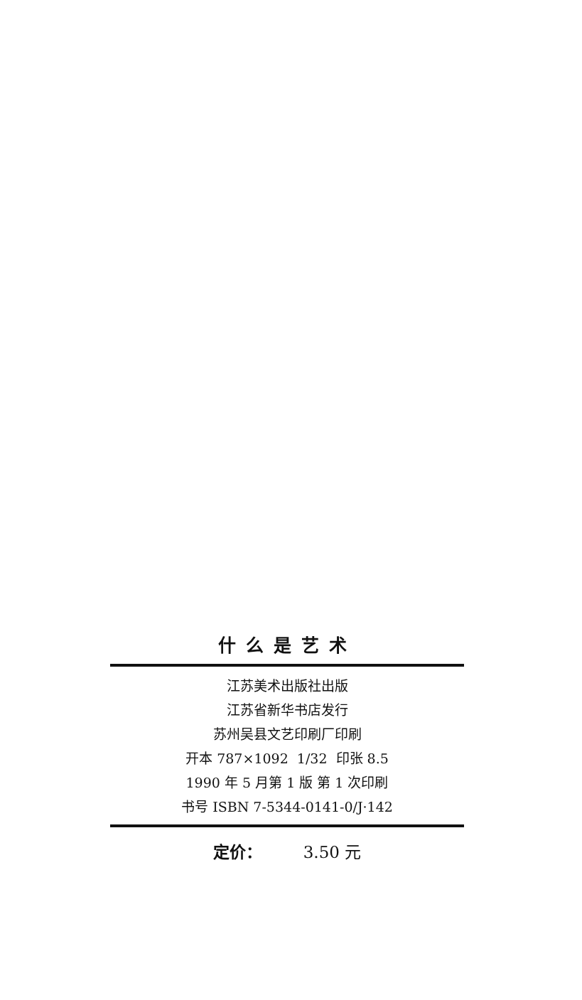什么是艺术
江苏美术出版社出版
江苏省新华书店发行
苏州吴县文艺印刷厂印刷
开本 787×1092 1/32 印张 8.5
1990 年 5 月第 1 版 第 1 次印刷
书号 ISBN 7-5344-0141-0/J·142
定价： 3.50 元